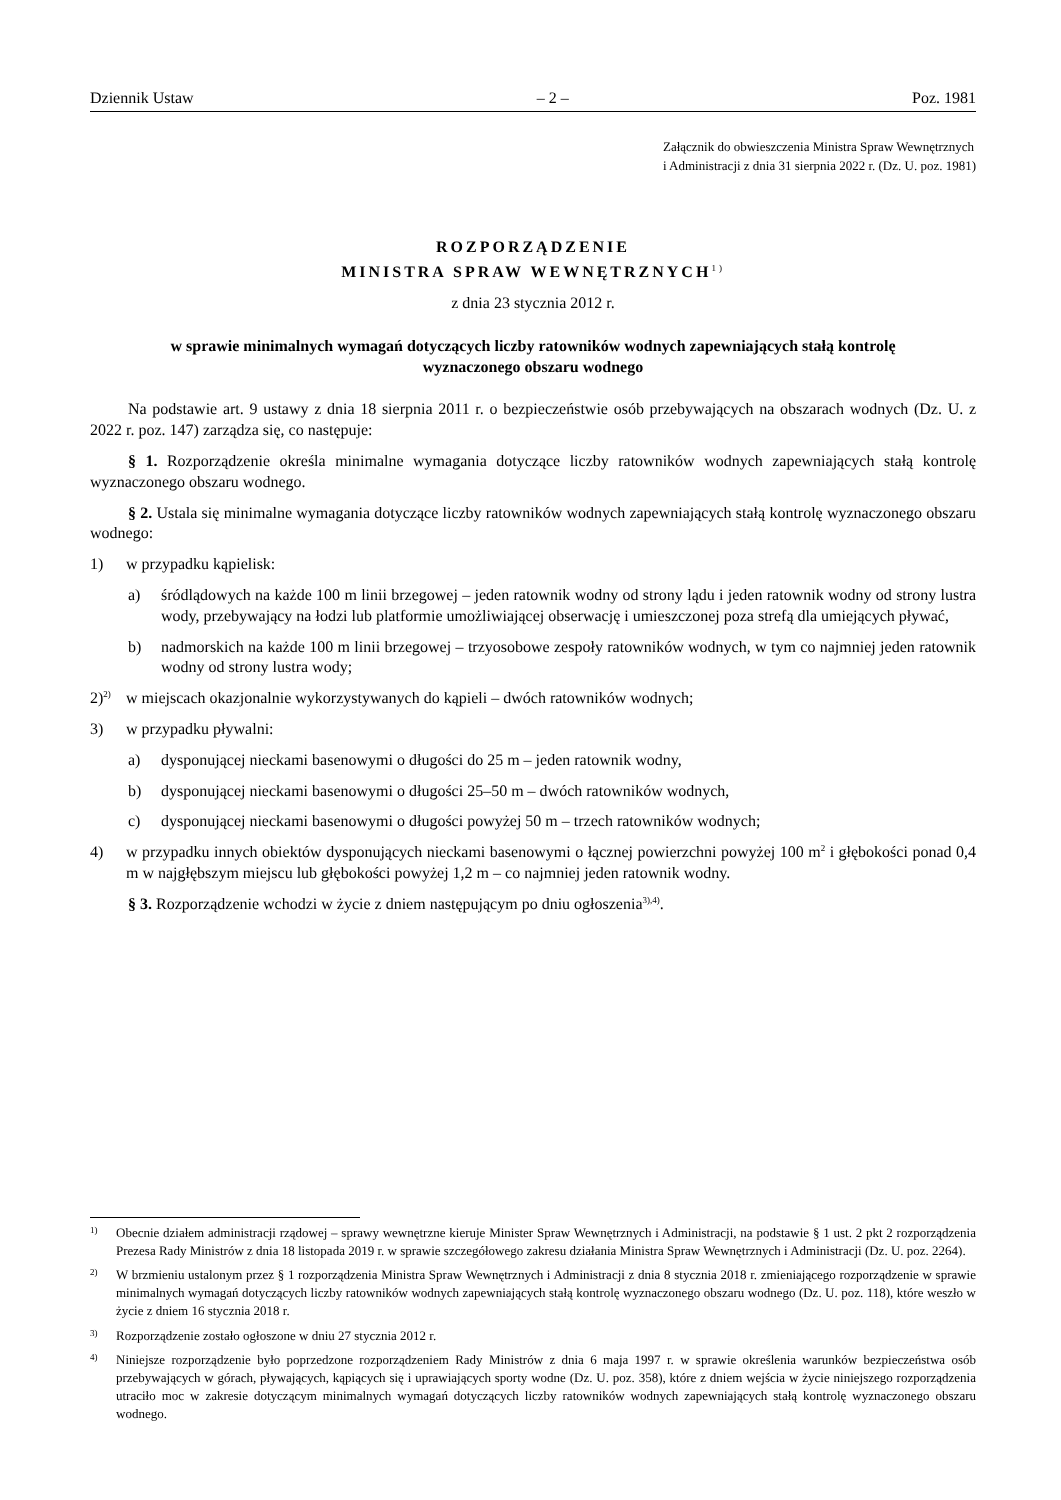Dziennik Ustaw – 2 – Poz. 1981
Załącznik do obwieszczenia Ministra Spraw Wewnętrznych
i Administracji z dnia 31 sierpnia 2022 r. (Dz. U. poz. 1981)
ROZPORZĄDZENIE
MINISTRA SPRAW WEWNĘTRZNYCH<sup>1)</sup>
z dnia 23 stycznia 2012 r.
w sprawie minimalnych wymagań dotyczących liczby ratowników wodnych zapewniających stałą kontrolę
wyznaczonego obszaru wodnego
Na podstawie art. 9 ustawy z dnia 18 sierpnia 2011 r. o bezpieczeństwie osób przebywających na obszarach wodnych (Dz. U. z 2022 r. poz. 147) zarządza się, co następuje:
§ 1. Rozporządzenie określa minimalne wymagania dotyczące liczby ratowników wodnych zapewniających stałą kontrolę wyznaczonego obszaru wodnego.
§ 2. Ustala się minimalne wymagania dotyczące liczby ratowników wodnych zapewniających stałą kontrolę wyznaczonego obszaru wodnego:
1) w przypadku kąpielisk:
a) śródlądowych na każde 100 m linii brzegowej – jeden ratownik wodny od strony lądu i jeden ratownik wodny od strony lustra wody, przebywający na łodzi lub platformie umożliwiającej obserwację i umieszczonej poza strefą dla umiejących pływać,
b) nadmorskich na każde 100 m linii brzegowej – trzyosobowe zespoły ratowników wodnych, w tym co najmniej jeden ratownik wodny od strony lustra wody;
2)<sup>2)</sup> w miejscach okazjonalnie wykorzystywanych do kąpieli – dwóch ratowników wodnych;
3) w przypadku pływalni:
a) dysponującej nieckami basenowymi o długości do 25 m – jeden ratownik wodny,
b) dysponującej nieckami basenowymi o długości 25–50 m – dwóch ratowników wodnych,
c) dysponującej nieckami basenowymi o długości powyżej 50 m – trzech ratowników wodnych;
4) w przypadku innych obiektów dysponujących nieckami basenowymi o łącznej powierzchni powyżej 100 m<sup>2</sup> i głębokości ponad 0,4 m w najgłębszym miejscu lub głębokości powyżej 1,2 m – co najmniej jeden ratownik wodny.
§ 3. Rozporządzenie wchodzi w życie z dniem następującym po dniu ogłoszenia<sup>3),4)</sup>.
1) Obecnie działem administracji rządowej – sprawy wewnętrzne kieruje Minister Spraw Wewnętrznych i Administracji, na podstawie § 1 ust. 2 pkt 2 rozporządzenia Prezesa Rady Ministrów z dnia 18 listopada 2019 r. w sprawie szczegółowego zakresu działania Ministra Spraw Wewnętrznych i Administracji (Dz. U. poz. 2264).
2) W brzmieniu ustalonym przez § 1 rozporządzenia Ministra Spraw Wewnętrznych i Administracji z dnia 8 stycznia 2018 r. zmieniającego rozporządzenie w sprawie minimalnych wymagań dotyczących liczby ratowników wodnych zapewniających stałą kontrolę wyznaczonego obszaru wodnego (Dz. U. poz. 118), które weszło w życie z dniem 16 stycznia 2018 r.
3) Rozporządzenie zostało ogłoszone w dniu 27 stycznia 2012 r.
4) Niniejsze rozporządzenie było poprzedzone rozporządzeniem Rady Ministrów z dnia 6 maja 1997 r. w sprawie określenia warunków bezpieczeństwa osób przebywających w górach, pływających, kąpiących się i uprawiających sporty wodne (Dz. U. poz. 358), które z dniem wejścia w życie niniejszego rozporządzenia utraciło moc w zakresie dotyczącym minimalnych wymagań dotyczących liczby ratowników wodnych zapewniających stałą kontrolę wyznaczonego obszaru wodnego.